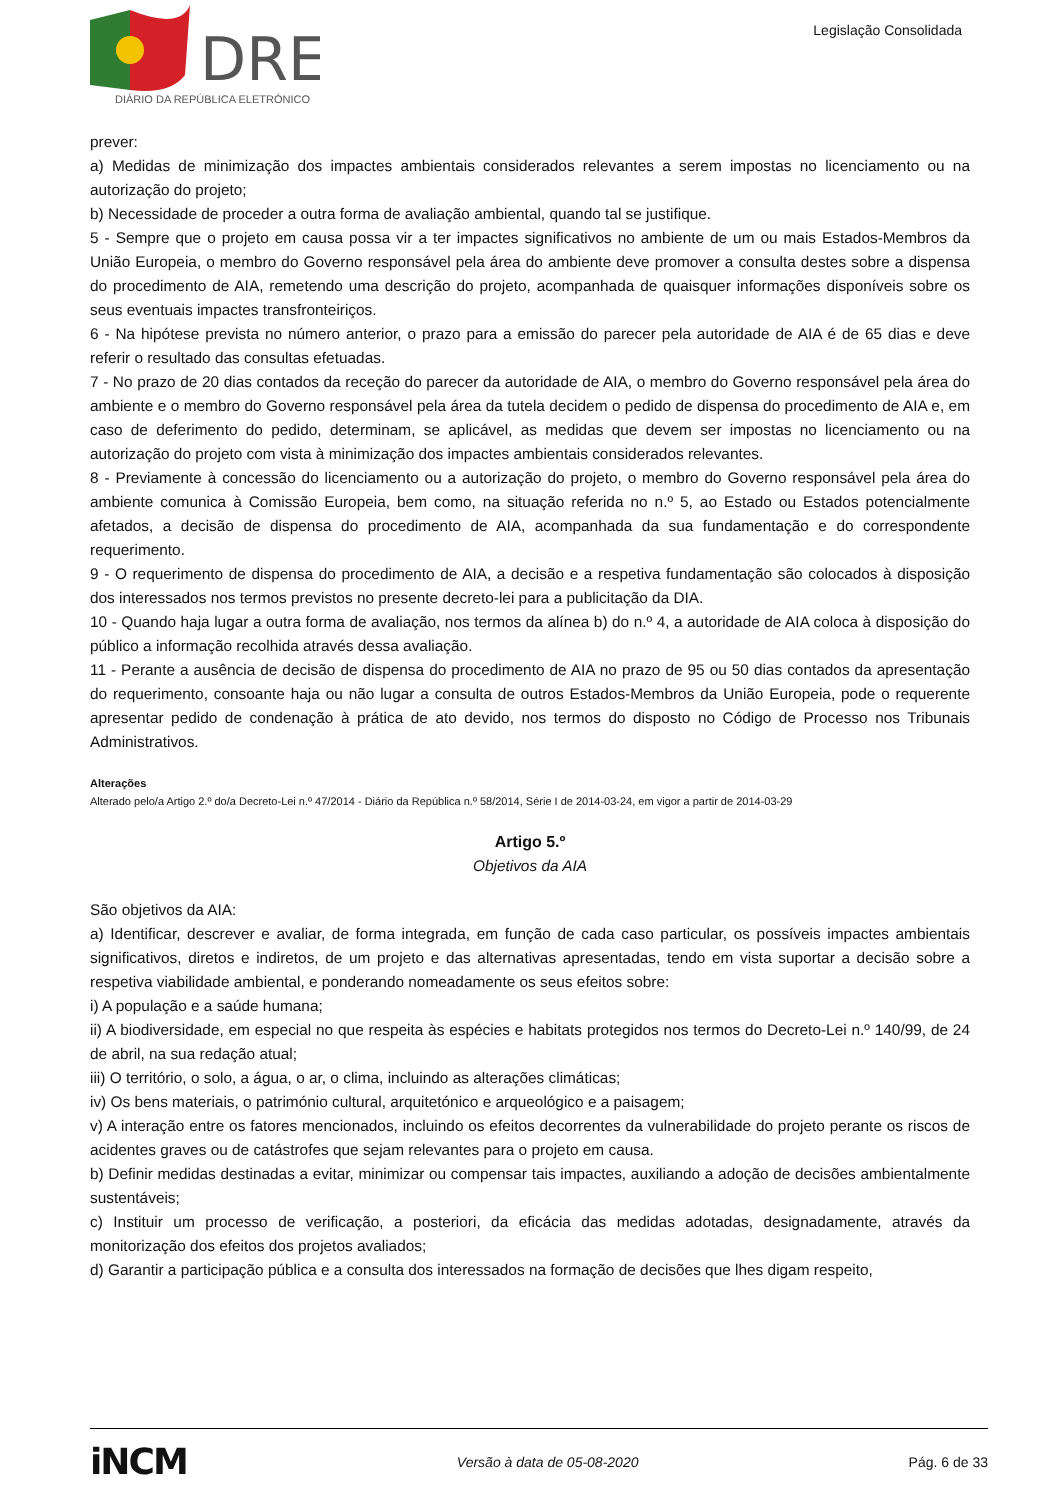DRE
DIÁRIO DA REPÚBLICA ELETRÓNICO
Legislação Consolidada
prever:
a) Medidas de minimização dos impactes ambientais considerados relevantes a serem impostas no licenciamento ou na autorização do projeto;
b) Necessidade de proceder a outra forma de avaliação ambiental, quando tal se justifique.
5 - Sempre que o projeto em causa possa vir a ter impactes significativos no ambiente de um ou mais Estados-Membros da União Europeia, o membro do Governo responsável pela área do ambiente deve promover a consulta destes sobre a dispensa do procedimento de AIA, remetendo uma descrição do projeto, acompanhada de quaisquer informações disponíveis sobre os seus eventuais impactes transfronteiriços.
6 - Na hipótese prevista no número anterior, o prazo para a emissão do parecer pela autoridade de AIA é de 65 dias e deve referir o resultado das consultas efetuadas.
7 - No prazo de 20 dias contados da receção do parecer da autoridade de AIA, o membro do Governo responsável pela área do ambiente e o membro do Governo responsável pela área da tutela decidem o pedido de dispensa do procedimento de AIA e, em caso de deferimento do pedido, determinam, se aplicável, as medidas que devem ser impostas no licenciamento ou na autorização do projeto com vista à minimização dos impactes ambientais considerados relevantes.
8 - Previamente à concessão do licenciamento ou a autorização do projeto, o membro do Governo responsável pela área do ambiente comunica à Comissão Europeia, bem como, na situação referida no n.º 5, ao Estado ou Estados potencialmente afetados, a decisão de dispensa do procedimento de AIA, acompanhada da sua fundamentação e do correspondente requerimento.
9 - O requerimento de dispensa do procedimento de AIA, a decisão e a respetiva fundamentação são colocados à disposição dos interessados nos termos previstos no presente decreto-lei para a publicitação da DIA.
10 - Quando haja lugar a outra forma de avaliação, nos termos da alínea b) do n.º 4, a autoridade de AIA coloca à disposição do público a informação recolhida através dessa avaliação.
11 - Perante a ausência de decisão de dispensa do procedimento de AIA no prazo de 95 ou 50 dias contados da apresentação do requerimento, consoante haja ou não lugar a consulta de outros Estados-Membros da União Europeia, pode o requerente apresentar pedido de condenação à prática de ato devido, nos termos do disposto no Código de Processo nos Tribunais Administrativos.
Alterações
Alterado pelo/a Artigo 2.º do/a Decreto-Lei n.º 47/2014 - Diário da República n.º 58/2014, Série I de 2014-03-24, em vigor a partir de 2014-03-29
Artigo 5.º
Objetivos da AIA
São objetivos da AIA:
a) Identificar, descrever e avaliar, de forma integrada, em função de cada caso particular, os possíveis impactes ambientais significativos, diretos e indiretos, de um projeto e das alternativas apresentadas, tendo em vista suportar a decisão sobre a respetiva viabilidade ambiental, e ponderando nomeadamente os seus efeitos sobre:
i) A população e a saúde humana;
ii) A biodiversidade, em especial no que respeita às espécies e habitats protegidos nos termos do Decreto-Lei n.º 140/99, de 24 de abril, na sua redação atual;
iii) O território, o solo, a água, o ar, o clima, incluindo as alterações climáticas;
iv) Os bens materiais, o património cultural, arquitetónico e arqueológico e a paisagem;
v) A interação entre os fatores mencionados, incluindo os efeitos decorrentes da vulnerabilidade do projeto perante os riscos de acidentes graves ou de catástrofes que sejam relevantes para o projeto em causa.
b) Definir medidas destinadas a evitar, minimizar ou compensar tais impactes, auxiliando a adoção de decisões ambientalmente sustentáveis;
c) Instituir um processo de verificação, a posteriori, da eficácia das medidas adotadas, designadamente, através da monitorização dos efeitos dos projetos avaliados;
d) Garantir a participação pública e a consulta dos interessados na formação de decisões que lhes digam respeito,
iNCM Versão à data de 05-08-2020 Pág. 6 de 33